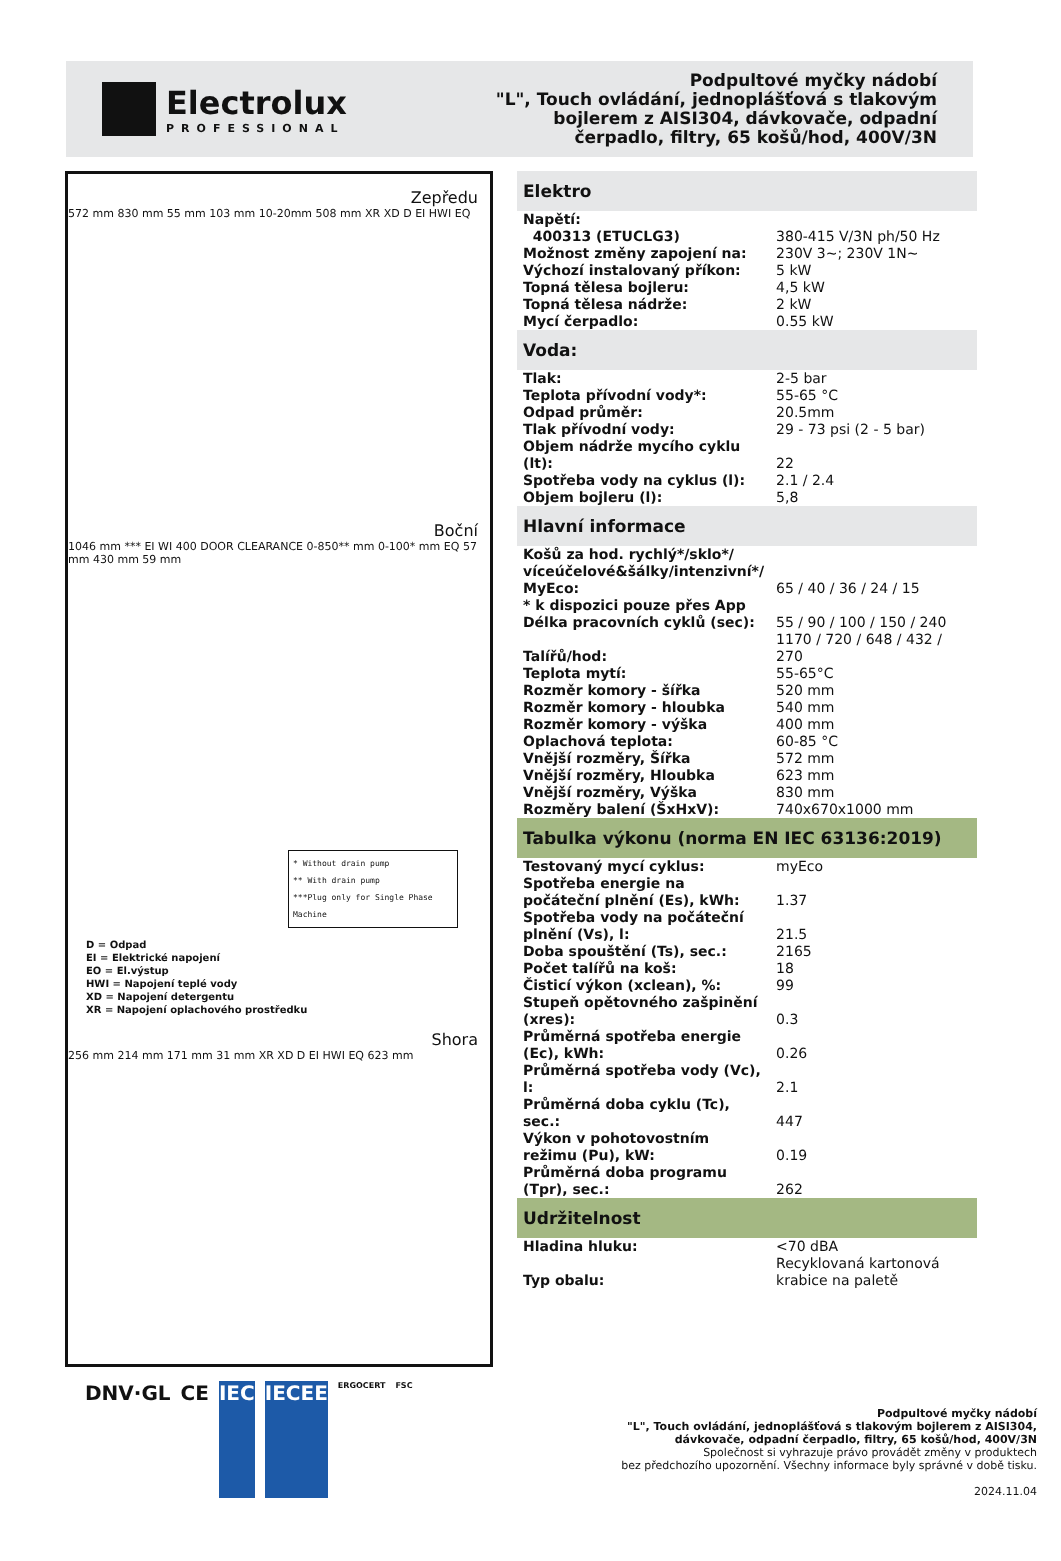Electrolux
PROFESSIONAL
Podpultové myčky nádobí
"L", Touch ovládání, jednoplášťová s tlakovým
bojlerem z AISI304, dávkovače, odpadní
čerpadlo, filtry, 65 košů/hod, 400V/3N
Zepředu
572 mm 830 mm 55 mm 103 mm 10-20mm 508 mm XR XD D EI HWI EQ
Boční
1046 mm *** EI WI 400 DOOR CLEARANCE 0-850** mm 0-100* mm EQ 57 mm 430 mm 59 mm
* Without drain pump
** With drain pump
***Plug only for Single Phase Machine
D = Odpad
EI = Elektrické napojení
EO = El.výstup
HWI = Napojení teplé vody
XD = Napojení detergentu
XR = Napojení oplachového prostředku
Shora
256 mm 214 mm 171 mm 31 mm XR XD D EI HWI EQ 623 mm
| Elektro | |
| --- | --- |
| Napětí: | |
| 400313 (ETUCLG3) | 380-415 V/3N ph/50 Hz |
| Možnost změny zapojení na: | 230V 3~; 230V 1N~ |
| Výchozí instalovaný příkon: | 5 kW |
| Topná tělesa bojleru: | 4,5 kW |
| Topná tělesa nádrže: | 2 kW |
| Mycí čerpadlo: | 0.55 kW |
| Voda: | |
| Tlak: | 2-5 bar |
| Teplota přívodní vody*: | 55-65 °C |
| Odpad průměr: | 20.5mm |
| Tlak přívodní vody: | 29 - 73 psi (2 - 5 bar) |
| Objem nádrže mycího cyklu (lt): | 22 |
| Spotřeba vody na cyklus (l): | 2.1 / 2.4 |
| Objem bojleru (l): | 5,8 |
| Hlavní informace | |
| Košů za hod. rychlý*/sklo*/ víceúčelové&šálky/intenzivní*/ MyEco: | 65 / 40 / 36 / 24 / 15 |
| * k dispozici pouze přes App | |
| Délka pracovních cyklů (sec): | 55 / 90 / 100 / 150 / 240 |
| Talířů/hod: | 1170 / 720 / 648 / 432 / 270 |
| Teplota mytí: | 55-65°C |
| Rozměr komory - šířka | 520 mm |
| Rozměr komory - hloubka | 540 mm |
| Rozměr komory - výška | 400 mm |
| Oplachová teplota: | 60-85 °C |
| Vnější rozměry, Šířka | 572 mm |
| Vnější rozměry, Hloubka | 623 mm |
| Vnější rozměry, Výška | 830 mm |
| Rozměry balení (ŠxHxV): | 740x670x1000 mm |
| Tabulka výkonu (norma EN IEC 63136:2019) | |
| Testovaný mycí cyklus: | myEco |
| Spotřeba energie na počáteční plnění (Es), kWh: | 1.37 |
| Spotřeba vody na počáteční plnění (Vs), l: | 21.5 |
| Doba spouštění (Ts), sec.: | 2165 |
| Počet talířů na koš: | 18 |
| Čisticí výkon (xclean), %: | 99 |
| Stupeň opětovného zašpinění (xres): | 0.3 |
| Průměrná spotřeba energie (Ec), kWh: | 0.26 |
| Průměrná spotřeba vody (Vc), l: | 2.1 |
| Průměrná doba cyklu (Tc), sec.: | 447 |
| Výkon v pohotovostním režimu (Pu), kW: | 0.19 |
| Průměrná doba programu (Tpr), sec.: | 262 |
| Udržitelnost | |
| Hladina hluku: | <70 dBA |
| Typ obalu: | Recyklovaná kartonová krabice na paletě |
DNV·GL CE IEC IECEE ERGOCERT FSC
Podpultové myčky nádobí
"L", Touch ovládání, jednoplášťová s tlakovým bojlerem z AISI304,
dávkovače, odpadní čerpadlo, filtry, 65 košů/hod, 400V/3N
Společnost si vyhrazuje právo provádět změny v produktech
bez předchozího upozornění. Všechny informace byly správné v době tisku.
2024.11.04